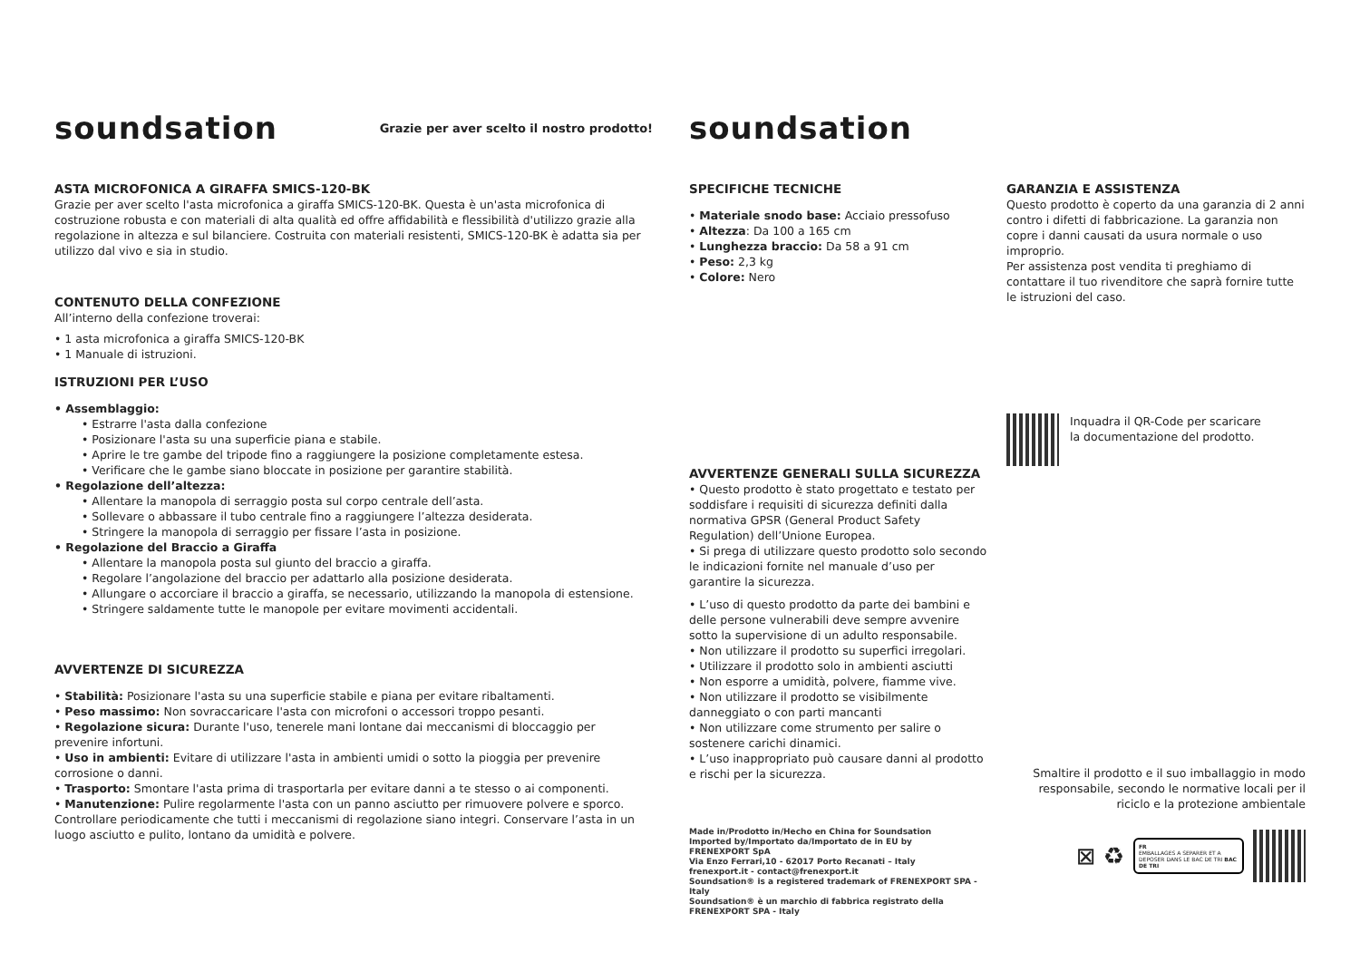soundsation
Grazie per aver scelto il nostro prodotto!
soundsation
ASTA MICROFONICA A GIRAFFA SMICS-120-BK
Grazie per aver scelto l'asta microfonica a giraffa SMICS-120-BK. Questa è un'asta microfonica di costruzione robusta e con materiali di alta qualità ed offre affidabilità e flessibilità d'utilizzo grazie alla regolazione in altezza e sul bilanciere. Costruita con materiali resistenti, SMICS-120-BK è adatta sia per utilizzo dal vivo e sia in studio.
CONTENUTO DELLA CONFEZIONE
All’interno della confezione troverai:
• 1 asta microfonica a giraffa SMICS-120-BK
• 1 Manuale di istruzioni.
ISTRUZIONI PER L’USO
• Assemblaggio:
• Estrarre l'asta dalla confezione
• Posizionare l'asta su una superficie piana e stabile.
• Aprire le tre gambe del tripode fino a raggiungere la posizione completamente estesa.
• Verificare che le gambe siano bloccate in posizione per garantire stabilità.
• Regolazione dell’altezza:
• Allentare la manopola di serraggio posta sul corpo centrale dell’asta.
• Sollevare o abbassare il tubo centrale fino a raggiungere l’altezza desiderata.
• Stringere la manopola di serraggio per fissare l’asta in posizione.
• Regolazione del Braccio a Giraffa
• Allentare la manopola posta sul giunto del braccio a giraffa.
• Regolare l’angolazione del braccio per adattarlo alla posizione desiderata.
• Allungare o accorciare il braccio a giraffa, se necessario, utilizzando la manopola di estensione.
• Stringere saldamente tutte le manopole per evitare movimenti accidentali.
AVVERTENZE DI SICUREZZA
• Stabilità: Posizionare l'asta su una superficie stabile e piana per evitare ribaltamenti.
• Peso massimo: Non sovraccaricare l'asta con microfoni o accessori troppo pesanti.
• Regolazione sicura: Durante l'uso, tenerele mani lontane dai meccanismi di bloccaggio per prevenire infortuni.
• Uso in ambienti: Evitare di utilizzare l'asta in ambienti umidi o sotto la pioggia per prevenire corrosione o danni.
• Trasporto: Smontare l'asta prima di trasportarla per evitare danni a te stesso o ai componenti.
• Manutenzione: Pulire regolarmente l'asta con un panno asciutto per rimuovere polvere e sporco. Controllare periodicamente che tutti i meccanismi di regolazione siano integri. Conservare l’asta in un luogo asciutto e pulito, lontano da umidità e polvere.
SPECIFICHE TECNICHE
• Materiale snodo base: Acciaio pressofuso
• Altezza: Da 100 a 165 cm
• Lunghezza braccio: Da 58 a 91 cm
• Peso: 2,3 kg
• Colore: Nero
AVVERTENZE GENERALI SULLA SICUREZZA
• Questo prodotto è stato progettato e testato per soddisfare i requisiti di sicurezza definiti dalla normativa GPSR (General Product Safety Regulation) dell’Unione Europea.
• Si prega di utilizzare questo prodotto solo secondo le indicazioni fornite nel manuale d’uso per garantire la sicurezza.
• L’uso di questo prodotto da parte dei bambini e delle persone vulnerabili deve sempre avvenire sotto la supervisione di un adulto responsabile.
• Non utilizzare il prodotto su superfici irregolari.
• Utilizzare il prodotto solo in ambienti asciutti
• Non esporre a umidità, polvere, fiamme vive.
• Non utilizzare il prodotto se visibilmente danneggiato o con parti mancanti
• Non utilizzare come strumento per salire o sostenere carichi dinamici.
• L’uso inappropriato può causare danni al prodotto e rischi per la sicurezza.
Made in/Prodotto in/Hecho en China for Soundsation
Imported by/Importato da/Importato de in EU by
FRENEXPORT SpA
Via Enzo Ferrari,10 - 62017 Porto Recanati – Italy
frenexport.it - contact@frenexport.it
Soundsation® is a registered trademark of FRENEXPORT SPA - Italy
Soundsation® è un marchio di fabbrica registrato della FRENEXPORT SPA - Italy
GARANZIA E ASSISTENZA
Questo prodotto è coperto da una garanzia di 2 anni contro i difetti di fabbricazione. La garanzia non copre i danni causati da usura normale o uso improprio.
Per assistenza post vendita ti preghiamo di contattare il tuo rivenditore che saprà fornire tutte le istruzioni del caso.
Inquadra il QR-Code per scaricare
la documentazione del prodotto.
Smaltire il prodotto e il suo imballaggio in modo responsabile, secondo le normative locali per il riciclo e la protezione ambientale
⊠ ♻
FR
EMBALLAGES A SEPARER ET A DEPOSER DANS LE BAC DE TRI BAC DE TRI